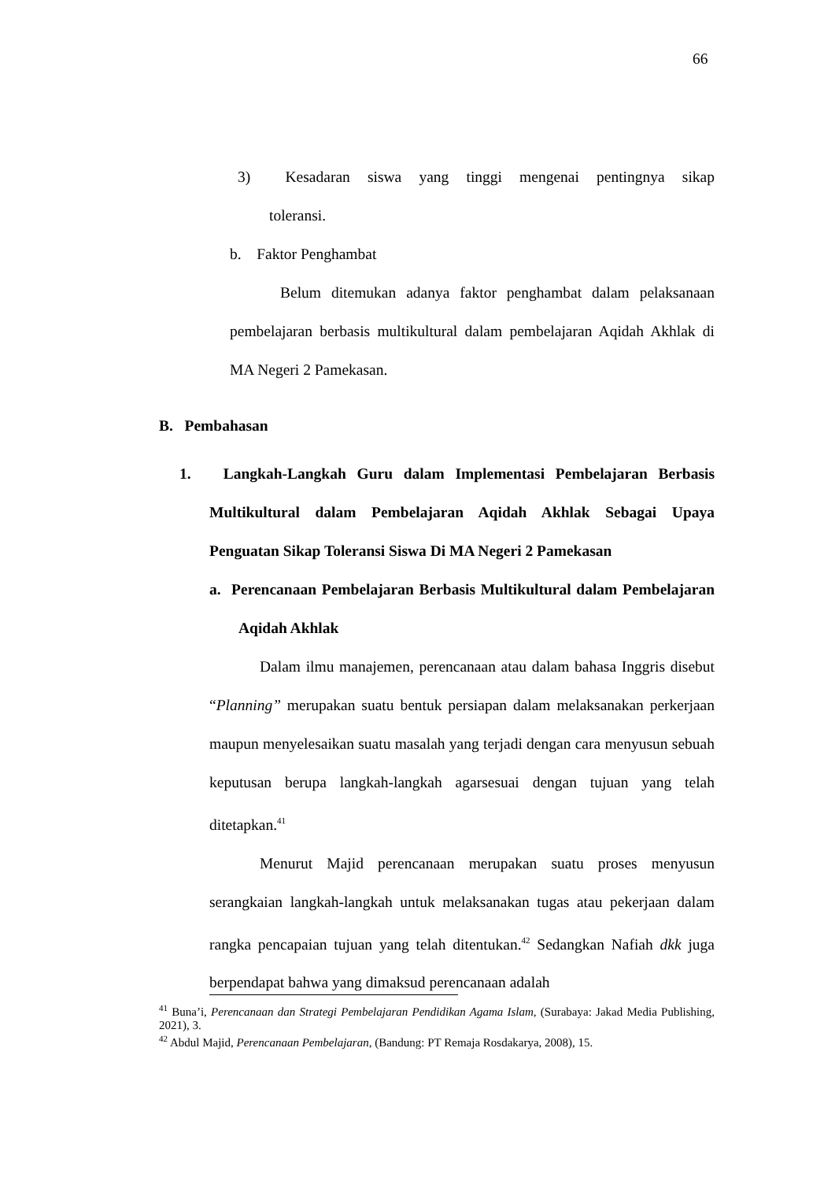66
3) Kesadaran siswa yang tinggi mengenai pentingnya sikap
toleransi.
b. Faktor Penghambat
Belum ditemukan adanya faktor penghambat dalam pelaksanaan pembelajaran berbasis multikultural dalam pembelajaran Aqidah Akhlak di MA Negeri 2 Pamekasan.
B. Pembahasan
1. Langkah-Langkah Guru dalam Implementasi Pembelajaran Berbasis Multikultural dalam Pembelajaran Aqidah Akhlak Sebagai Upaya Penguatan Sikap Toleransi Siswa Di MA Negeri 2 Pamekasan
a. Perencanaan Pembelajaran Berbasis Multikultural dalam Pembelajaran Aqidah Akhlak
Dalam ilmu manajemen, perencanaan atau dalam bahasa Inggris disebut “Planning” merupakan suatu bentuk persiapan dalam melaksanakan perkerjaan maupun menyelesaikan suatu masalah yang terjadi dengan cara menyusun sebuah keputusan berupa langkah-langkah agarsesuai dengan tujuan yang telah ditetapkan.<sup>41</sup>
Menurut Majid perencanaan merupakan suatu proses menyusun serangkaian langkah-langkah untuk melaksanakan tugas atau pekerjaan dalam rangka pencapaian tujuan yang telah ditentukan.<sup>42</sup> Sedangkan Nafiah dkk juga berpendapat bahwa yang dimaksud perencanaan adalah
<sup>41</sup> Buna’i, Perencanaan dan Strategi Pembelajaran Pendidikan Agama Islam, (Surabaya: Jakad Media Publishing, 2021), 3.
<sup>42</sup> Abdul Majid, Perencanaan Pembelajaran, (Bandung: PT Remaja Rosdakarya, 2008), 15.